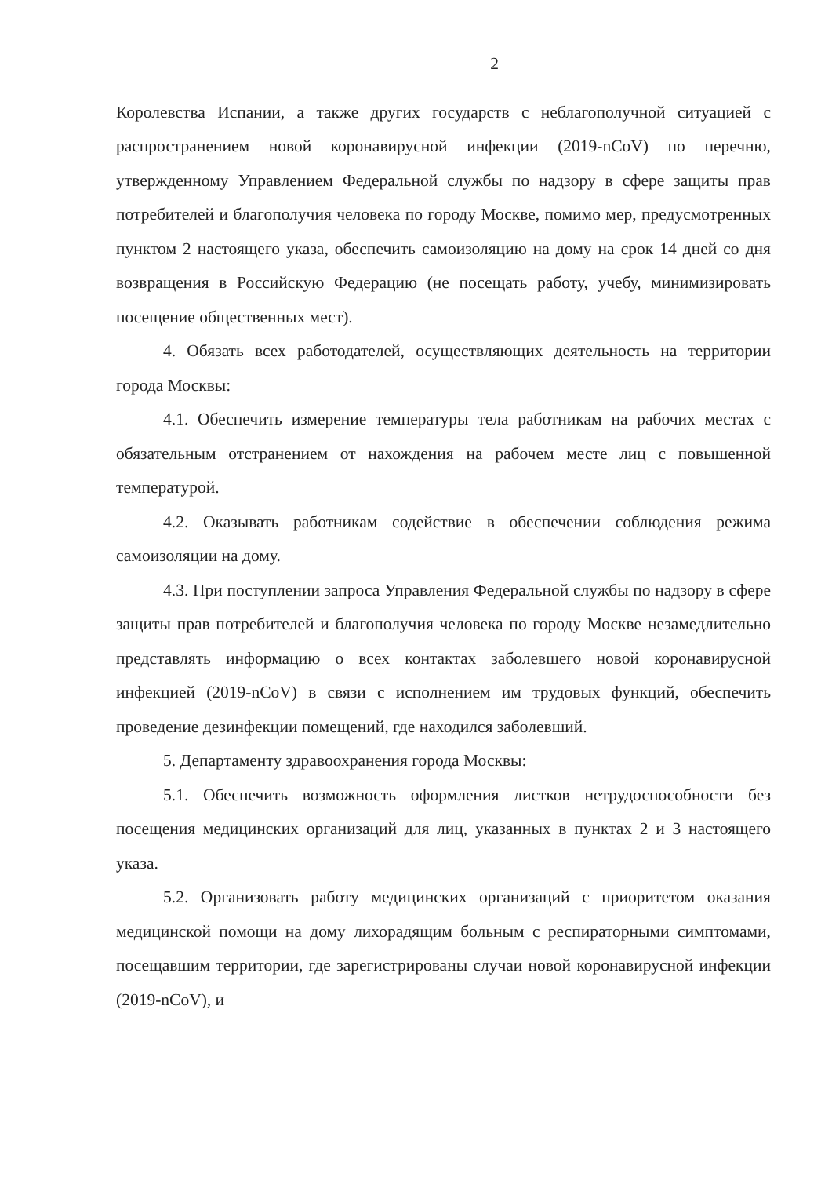2
Королевства Испании, а также других государств с неблагополучной ситуацией с распространением новой коронавирусной инфекции (2019-nCoV) по перечню, утвержденному Управлением Федеральной службы по надзору в сфере защиты прав потребителей и благополучия человека по городу Москве, помимо мер, предусмотренных пунктом 2 настоящего указа, обеспечить самоизоляцию на дому на срок 14 дней со дня возвращения в Российскую Федерацию (не посещать работу, учебу, минимизировать посещение общественных мест).
4. Обязать всех работодателей, осуществляющих деятельность на территории города Москвы:
4.1. Обеспечить измерение температуры тела работникам на рабочих местах с обязательным отстранением от нахождения на рабочем месте лиц с повышенной температурой.
4.2. Оказывать работникам содействие в обеспечении соблюдения режима самоизоляции на дому.
4.3. При поступлении запроса Управления Федеральной службы по надзору в сфере защиты прав потребителей и благополучия человека по городу Москве незамедлительно представлять информацию о всех контактах заболевшего новой коронавирусной инфекцией (2019-nCoV) в связи с исполнением им трудовых функций, обеспечить проведение дезинфекции помещений, где находился заболевший.
5. Департаменту здравоохранения города Москвы:
5.1. Обеспечить возможность оформления листков нетрудоспособности без посещения медицинских организаций для лиц, указанных в пунктах 2 и 3 настоящего указа.
5.2. Организовать работу медицинских организаций с приоритетом оказания медицинской помощи на дому лихорадящим больным с респираторными симптомами, посещавшим территории, где зарегистрированы случаи новой коронавирусной инфекции (2019-nCoV), и